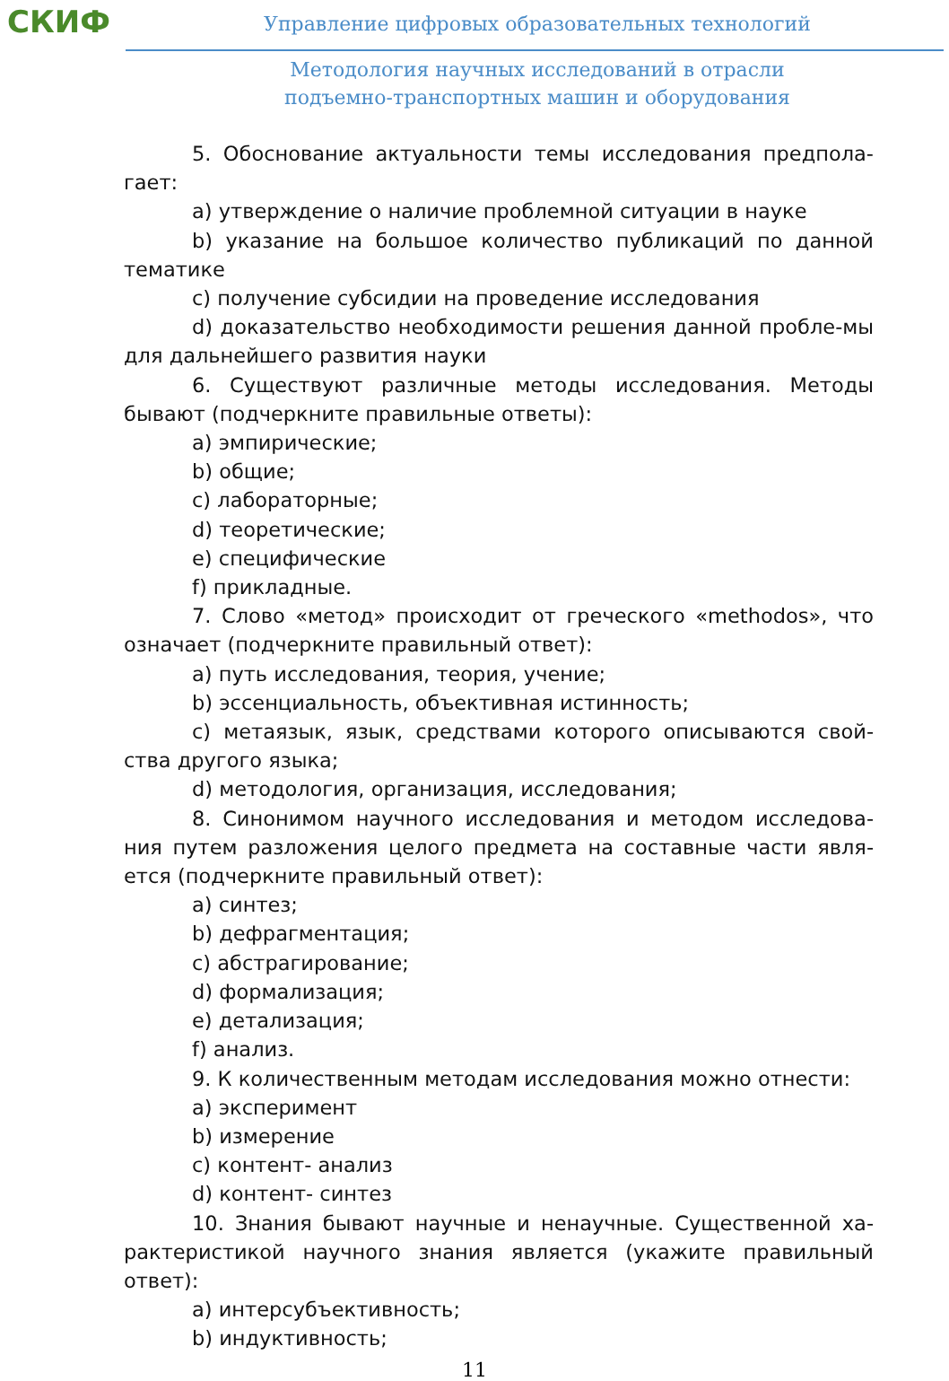СКИФ
Управление цифровых образовательных технологий
Методология научных исследований в отрасли
подъемно-транспортных машин и оборудования
5. Обоснование актуальности темы исследования предпола-гает:
a) утверждение о наличие проблемной ситуации в науке
b) указание на большое количество публикаций по данной тематике
c) получение субсидии на проведение исследования
d) доказательство необходимости решения данной пробле-мы для дальнейшего развития науки
6. Существуют различные методы исследования. Методы бывают (подчеркните правильные ответы):
a) эмпирические;
b) общие;
c) лабораторные;
d) теоретические;
e) специфические
f) прикладные.
7. Слово «метод» происходит от греческого «methodos», что означает (подчеркните правильный ответ):
a) путь исследования, теория, учение;
b) эссенциальность, объективная истинность;
c) метаязык, язык, средствами которого описываются свой-ства другого языка;
d) методология, организация, исследования;
8. Синонимом научного исследования и методом исследова-ния путем разложения целого предмета на составные части явля-ется (подчеркните правильный ответ):
a) синтез;
b) дефрагментация;
c) абстрагирование;
d) формализация;
e) детализация;
f) анализ.
9. К количественным методам исследования можно отнести:
a) эксперимент
b) измерение
c) контент- анализ
d) контент- синтез
10. Знания бывают научные и ненаучные. Существенной ха-рактеристикой научного знания является (укажите правильный ответ):
a) интерсубъективность;
b) индуктивность;
11